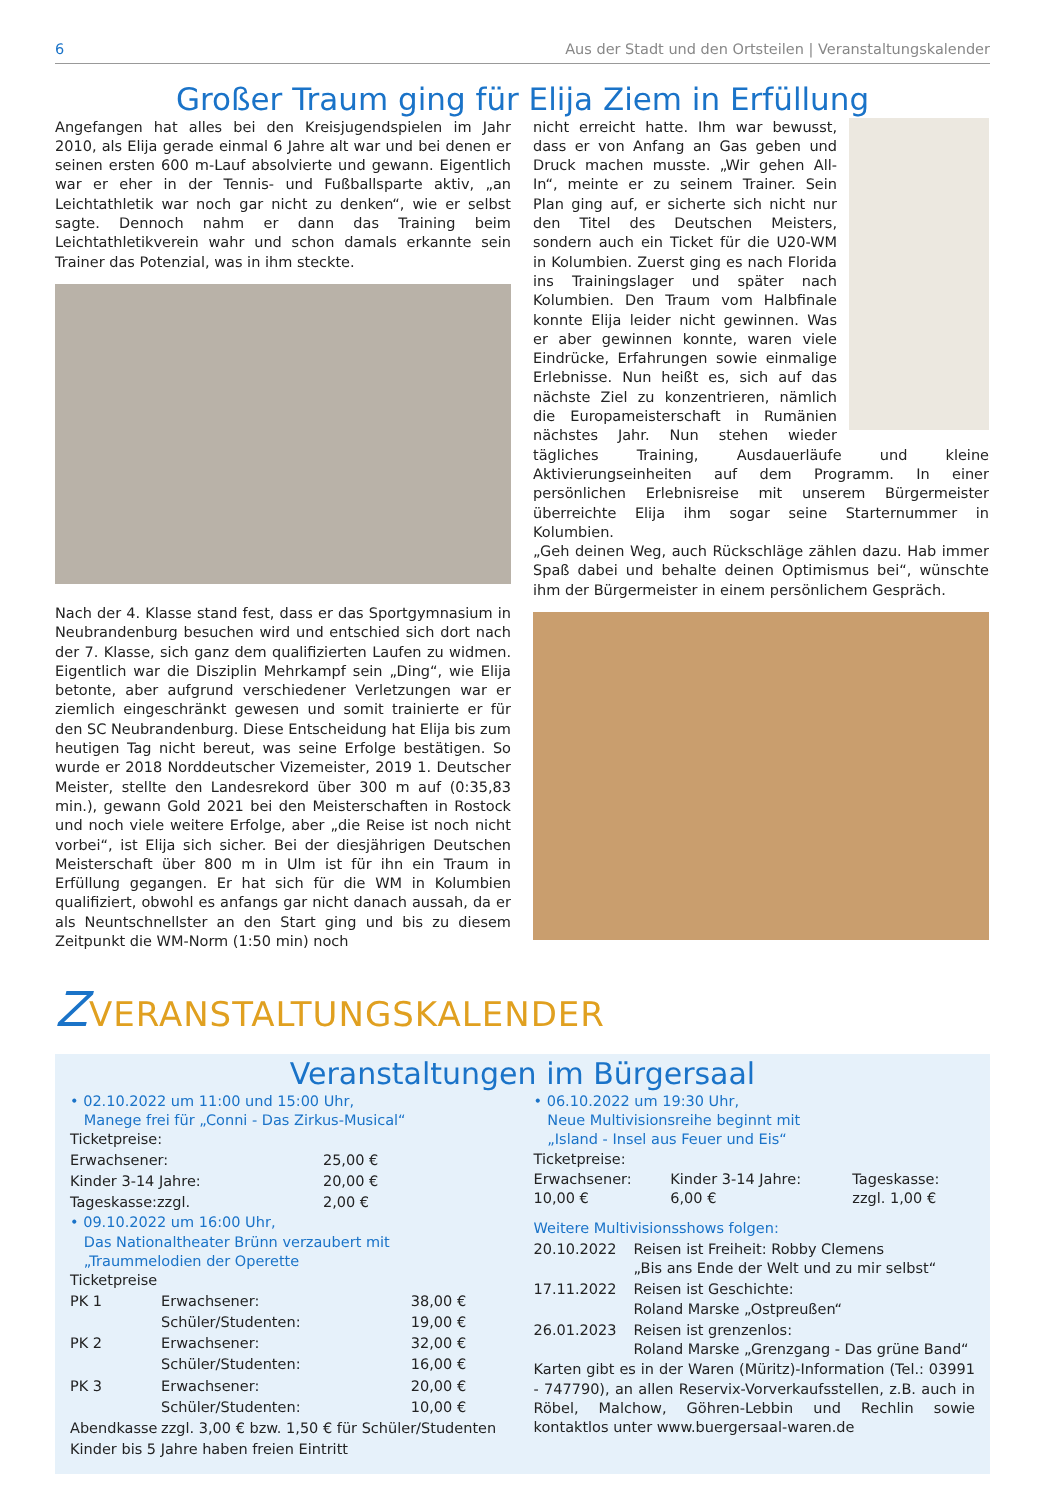6 Aus der Stadt und den Ortsteilen | Veranstaltungskalender
Großer Traum ging für Elija Ziem in Erfüllung
Angefangen hat alles bei den Kreisjugendspielen im Jahr 2010, als Elija gerade einmal 6 Jahre alt war und bei denen er seinen ersten 600 m-Lauf absolvierte und gewann. Eigentlich war er eher in der Tennis- und Fußballsparte aktiv, „an Leichtathletik war noch gar nicht zu denken“, wie er selbst sagte. Dennoch nahm er dann das Training beim Leichtathletikverein wahr und schon damals erkannte sein Trainer das Potenzial, was in ihm steckte.
Nach der 4. Klasse stand fest, dass er das Sportgymnasium in Neubrandenburg besuchen wird und entschied sich dort nach der 7. Klasse, sich ganz dem qualifizierten Laufen zu widmen. Eigentlich war die Disziplin Mehrkampf sein „Ding“, wie Elija betonte, aber aufgrund verschiedener Verletzungen war er ziemlich eingeschränkt gewesen und somit trainierte er für den SC Neubrandenburg. Diese Entscheidung hat Elija bis zum heutigen Tag nicht bereut, was seine Erfolge bestätigen. So wurde er 2018 Norddeutscher Vizemeister, 2019 1. Deutscher Meister, stellte den Landesrekord über 300 m auf (0:35,83 min.), gewann Gold 2021 bei den Meisterschaften in Rostock und noch viele weitere Erfolge, aber „die Reise ist noch nicht vorbei“, ist Elija sich sicher. Bei der diesjährigen Deutschen Meisterschaft über 800 m in Ulm ist für ihn ein Traum in Erfüllung gegangen. Er hat sich für die WM in Kolumbien qualifiziert, obwohl es anfangs gar nicht danach aussah, da er als Neuntschnellster an den Start ging und bis zu diesem Zeitpunkt die WM-Norm (1:50 min) noch
nicht erreicht hatte. Ihm war bewusst, dass er von Anfang an Gas geben und Druck machen musste. „Wir gehen All-In“, meinte er zu seinem Trainer. Sein Plan ging auf, er sicherte sich nicht nur den Titel des Deutschen Meisters, sondern auch ein Ticket für die U20-WM in Kolumbien. Zuerst ging es nach Florida ins Trainingslager und später nach Kolumbien. Den Traum vom Halbfinale konnte Elija leider nicht gewinnen. Was er aber gewinnen konnte, waren viele Eindrücke, Erfahrungen sowie einmalige Erlebnisse. Nun heißt es, sich auf das nächste Ziel zu konzentrieren, nämlich die Europameisterschaft in Rumänien nächstes Jahr. Nun stehen wieder tägliches Training, Ausdauerläufe und kleine Aktivierungseinheiten auf dem Programm. In einer persönlichen Erlebnisreise mit unserem Bürgermeister überreichte Elija ihm sogar seine Starternummer in Kolumbien.
„Geh deinen Weg, auch Rückschläge zählen dazu. Hab immer Spaß dabei und behalte deinen Optimismus bei“, wünschte ihm der Bürgermeister in einem persönlichem Gespräch.
ZVERANSTALTUNGSKALENDER
Veranstaltungen im Bürgersaal
• 02.10.2022 um 11:00 und 15:00 Uhr,
Manege frei für „Conni - Das Zirkus-Musical“
Ticketpreise:
| Erwachsener: | 25,00 € |
| Kinder 3-14 Jahre: | 20,00 € |
| Tageskasse:zzgl. | 2,00 € |
• 09.10.2022 um 16:00 Uhr,
Das Nationaltheater Brünn verzaubert mit
„Traummelodien der Operette
Ticketpreise
| PK 1 | Erwachsener: | 38,00 € |
| | Schüler/Studenten: | 19,00 € |
| PK 2 | Erwachsener: | 32,00 € |
| | Schüler/Studenten: | 16,00 € |
| PK 3 | Erwachsener: | 20,00 € |
| | Schüler/Studenten: | 10,00 € |
| Abendkasse | zzgl. 3,00 € bzw. 1,50 € für Schüler/Studenten | |
Kinder bis 5 Jahre haben freien Eintritt
• 06.10.2022 um 19:30 Uhr,
Neue Multivisionsreihe beginnt mit
„Island - Insel aus Feuer und Eis“
Ticketpreise:
| Erwachsener: 10,00 € | Kinder 3-14 Jahre: 6,00 € | Tageskasse: zzgl. 1,00 € |
Weitere Multivisionsshows folgen:
| 20.10.2022 | Reisen ist Freiheit: Robby Clemens „Bis ans Ende der Welt und zu mir selbst“ |
| 17.11.2022 | Reisen ist Geschichte: Roland Marske „Ostpreußen“ |
| 26.01.2023 | Reisen ist grenzenlos: Roland Marske „Grenzgang - Das grüne Band“ |
Karten gibt es in der Waren (Müritz)-Information (Tel.: 03991 - 747790), an allen Reservix-Vorverkaufsstellen, z.B. auch in Röbel, Malchow, Göhren-Lebbin und Rechlin sowie kontaktlos unter www.buergersaal-waren.de